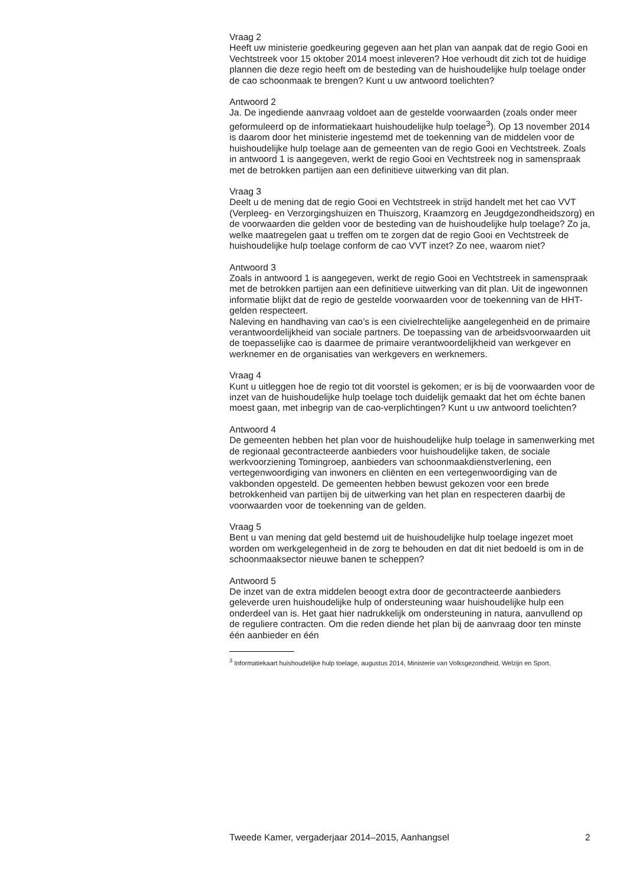Vraag 2
Heeft uw ministerie goedkeuring gegeven aan het plan van aanpak dat de regio Gooi en Vechtstreek voor 15 oktober 2014 moest inleveren? Hoe verhoudt dit zich tot de huidige plannen die deze regio heeft om de besteding van de huishoudelijke hulp toelage onder de cao schoonmaak te brengen? Kunt u uw antwoord toelichten?
Antwoord 2
Ja. De ingediende aanvraag voldoet aan de gestelde voorwaarden (zoals onder meer geformuleerd op de informatiekaart huishoudelijke hulp toelage<sup>3</sup>). Op 13 november 2014 is daarom door het ministerie ingestemd met de toekenning van de middelen voor de huishoudelijke hulp toelage aan de gemeenten van de regio Gooi en Vechtstreek. Zoals in antwoord 1 is aangegeven, werkt de regio Gooi en Vechtstreek nog in samenspraak met de betrokken partijen aan een definitieve uitwerking van dit plan.
Vraag 3
Deelt u de mening dat de regio Gooi en Vechtstreek in strijd handelt met het cao VVT (Verpleeg- en Verzorgingshuizen en Thuiszorg, Kraamzorg en Jeugdgezondheidszorg) en de voorwaarden die gelden voor de besteding van de huishoudelijke hulp toelage? Zo ja, welke maatregelen gaat u treffen om te zorgen dat de regio Gooi en Vechtstreek de huishoudelijke hulp toelage conform de cao VVT inzet? Zo nee, waarom niet?
Antwoord 3
Zoals in antwoord 1 is aangegeven, werkt de regio Gooi en Vechtstreek in samenspraak met de betrokken partijen aan een definitieve uitwerking van dit plan. Uit de ingewonnen informatie blijkt dat de regio de gestelde voorwaarden voor de toekenning van de HHT-gelden respecteert.
Naleving en handhaving van cao’s is een civielrechtelijke aangelegenheid en de primaire verantwoordelijkheid van sociale partners. De toepassing van de arbeidsvoorwaarden uit de toepasselijke cao is daarmee de primaire verantwoordelijkheid van werkgever en werknemer en de organisaties van werkgevers en werknemers.
Vraag 4
Kunt u uitleggen hoe de regio tot dit voorstel is gekomen; er is bij de voorwaarden voor de inzet van de huishoudelijke hulp toelage toch duidelijk gemaakt dat het om échte banen moest gaan, met inbegrip van de cao-verplichtingen? Kunt u uw antwoord toelichten?
Antwoord 4
De gemeenten hebben het plan voor de huishoudelijke hulp toelage in samenwerking met de regionaal gecontracteerde aanbieders voor huishoudelijke taken, de sociale werkvoorziening Tomingroep, aanbieders van schoonmaakdienstverlening, een vertegenwoordiging van inwoners en cliënten en een vertegenwoordiging van de vakbonden opgesteld. De gemeenten hebben bewust gekozen voor een brede betrokkenheid van partijen bij de uitwerking van het plan en respecteren daarbij de voorwaarden voor de toekenning van de gelden.
Vraag 5
Bent u van mening dat geld bestemd uit de huishoudelijke hulp toelage ingezet moet worden om werkgelegenheid in de zorg te behouden en dat dit niet bedoeld is om in de schoonmaaksector nieuwe banen te scheppen?
Antwoord 5
De inzet van de extra middelen beoogt extra door de gecontracteerde aanbieders geleverde uren huishoudelijke hulp of ondersteuning waar huishoudelijke hulp een onderdeel van is. Het gaat hier nadrukkelijk om ondersteuning in natura, aanvullend op de reguliere contracten. Om die reden diende het plan bij de aanvraag door ten minste één aanbieder en één
<sup>3</sup> Informatiekaart huishoudelijke hulp toelage, augustus 2014, Ministerie van Volksgezondheid, Welzijn en Sport.
Tweede Kamer, vergaderjaar 2014–2015, Aanhangsel 2